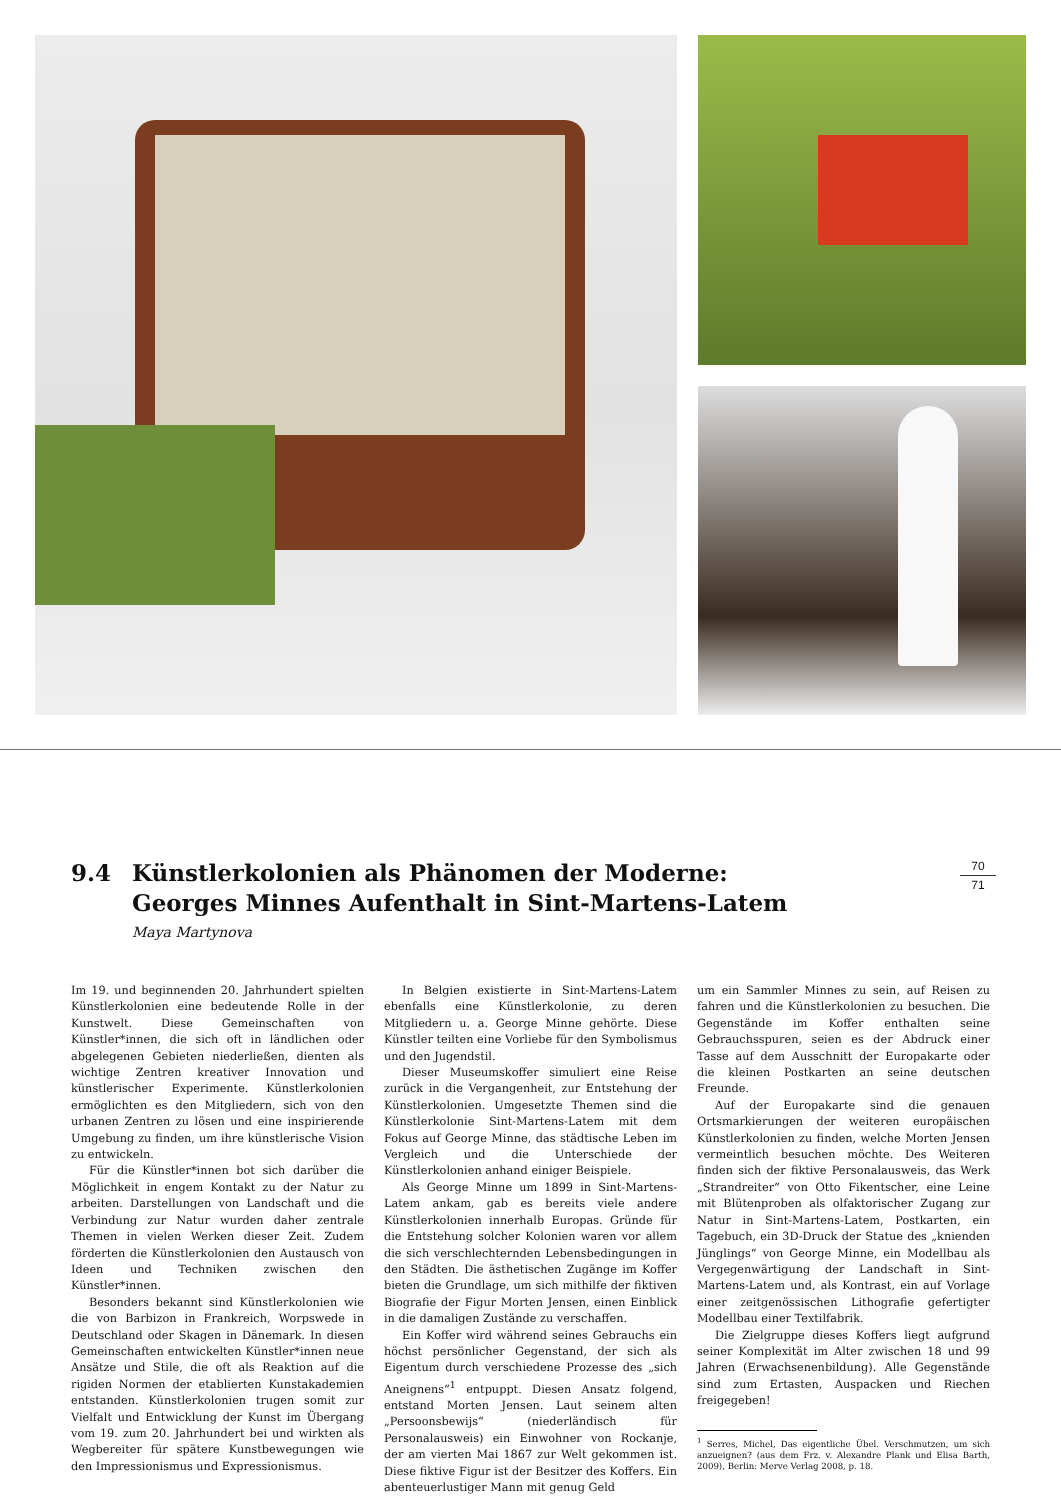70
71
9.4 Künstlerkolonien als Phänomen der Moderne:
Georges Minnes Aufenthalt in Sint-Martens-Latem
Maya Martynova
Im 19. und beginnenden 20. Jahrhundert spielten Künstlerkolonien eine bedeutende Rolle in der Kunstwelt. Diese Gemeinschaften von Künstler*innen, die sich oft in ländlichen oder abgelegenen Gebieten niederließen, dienten als wichtige Zentren kreativer Innovation und künstlerischer Experimente. Künstlerkolonien ermöglichten es den Mitgliedern, sich von den urbanen Zentren zu lösen und eine inspirierende Umgebung zu finden, um ihre künstlerische Vision zu entwickeln.
Für die Künstler*innen bot sich darüber die Möglichkeit in engem Kontakt zu der Natur zu arbeiten. Darstellungen von Landschaft und die Verbindung zur Natur wurden daher zentrale Themen in vielen Werken dieser Zeit. Zudem förderten die Künstlerkolonien den Austausch von Ideen und Techniken zwischen den Künstler*innen.
Besonders bekannt sind Künstlerkolonien wie die von Barbizon in Frankreich, Worpswede in Deutschland oder Skagen in Dänemark. In diesen Gemeinschaften entwickelten Künstler*innen neue Ansätze und Stile, die oft als Reaktion auf die rigiden Normen der etablierten Kunstakademien entstanden. Künstlerkolonien trugen somit zur Vielfalt und Entwicklung der Kunst im Übergang vom 19. zum 20. Jahrhundert bei und wirkten als Wegbereiter für spätere Kunstbewegungen wie den Impressionismus und Expressionismus.
In Belgien existierte in Sint-Martens-Latem ebenfalls eine Künstlerkolonie, zu deren Mitgliedern u. a. George Minne gehörte. Diese Künstler teilten eine Vorliebe für den Symbolismus und den Jugendstil.
Dieser Museumskoffer simuliert eine Reise zurück in die Vergangenheit, zur Entstehung der Künstlerkolonien. Umgesetzte Themen sind die Künstlerkolonie Sint-Martens-Latem mit dem Fokus auf George Minne, das städtische Leben im Vergleich und die Unterschiede der Künstlerkolonien anhand einiger Beispiele.
Als George Minne um 1899 in Sint-Martens-Latem ankam, gab es bereits viele andere Künstlerkolonien innerhalb Europas. Gründe für die Entstehung solcher Kolonien waren vor allem die sich verschlechternden Lebensbedingungen in den Städten. Die ästhetischen Zugänge im Koffer bieten die Grundlage, um sich mithilfe der fiktiven Biografie der Figur Morten Jensen, einen Einblick in die damaligen Zustände zu verschaffen.
Ein Koffer wird während seines Gebrauchs ein höchst persönlicher Gegenstand, der sich als Eigentum durch verschiedene Prozesse des „sich Aneignens“<sup>1</sup> entpuppt. Diesen Ansatz folgend, entstand Morten Jensen. Laut seinem alten „Persoonsbewijs“ (niederländisch für Personalausweis) ein Einwohner von Rockanje, der am vierten Mai 1867 zur Welt gekommen ist. Diese fiktive Figur ist der Besitzer des Koffers. Ein abenteuerlustiger Mann mit genug Geld
um ein Sammler Minnes zu sein, auf Reisen zu fahren und die Künstlerkolonien zu besuchen. Die Gegenstände im Koffer enthalten seine Gebrauchsspuren, seien es der Abdruck einer Tasse auf dem Ausschnitt der Europakarte oder die kleinen Postkarten an seine deutschen Freunde.
Auf der Europakarte sind die genauen Ortsmarkierungen der weiteren europäischen Künstlerkolonien zu finden, welche Morten Jensen vermeintlich besuchen möchte. Des Weiteren finden sich der fiktive Personalausweis, das Werk „Strandreiter“ von Otto Fikentscher, eine Leine mit Blütenproben als olfaktorischer Zugang zur Natur in Sint-Martens-Latem, Postkarten, ein Tagebuch, ein 3D-Druck der Statue des „knienden Jünglings“ von George Minne, ein Modellbau als Vergegenwärtigung der Landschaft in Sint-Martens-Latem und, als Kontrast, ein auf Vorlage einer zeitgenössischen Lithografie gefertigter Modellbau einer Textilfabrik.
Die Zielgruppe dieses Koffers liegt aufgrund seiner Komplexität im Alter zwischen 18 und 99 Jahren (Erwachsenenbildung). Alle Gegenstände sind zum Ertasten, Auspacken und Riechen freigegeben!
<sup>1</sup> Serres, Michel, Das eigentliche Übel. Verschmutzen, um sich anzueignen? (aus dem Frz. v. Alexandre Plank und Elisa Barth, 2009), Berlin: Merve Verlag 2008, p. 18.